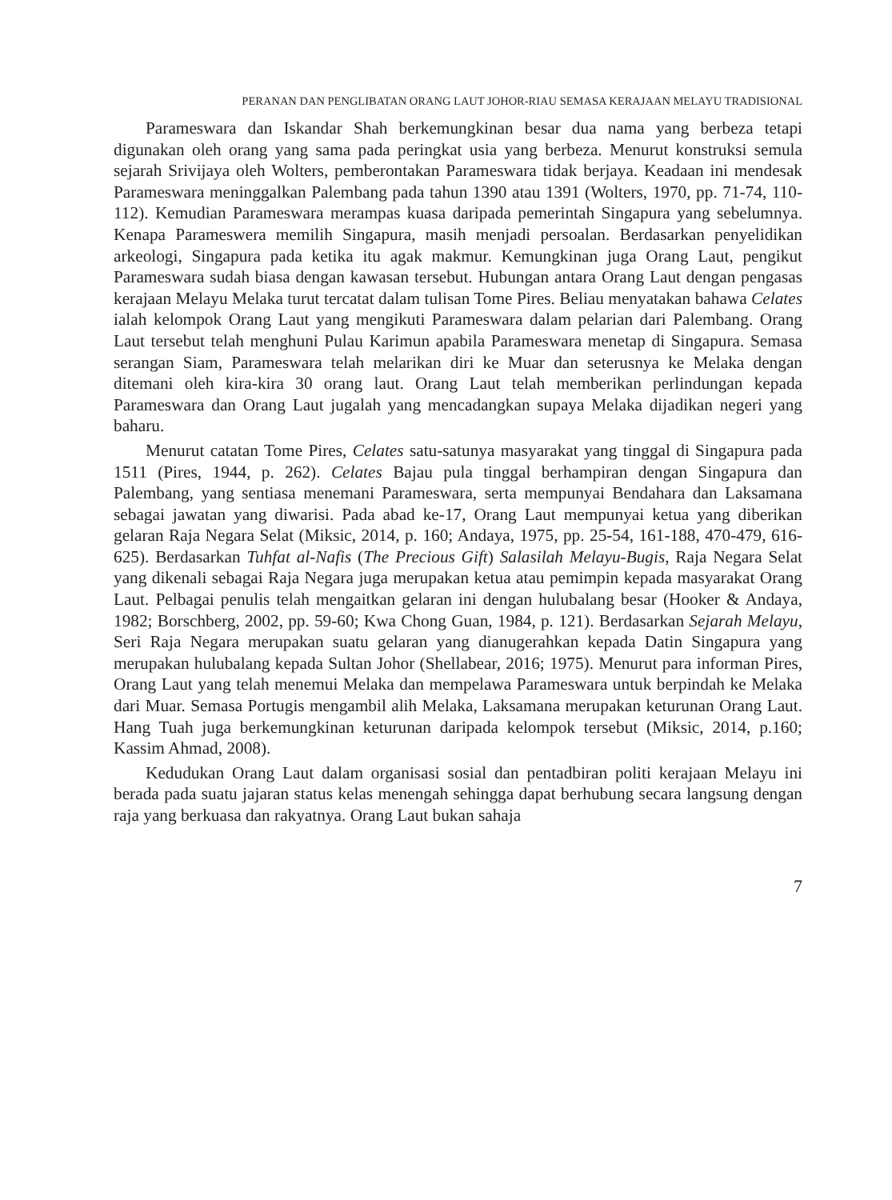PERANAN DAN PENGLIBATAN ORANG LAUT JOHOR-RIAU SEMASA KERAJAAN MELAYU TRADISIONAL
Parameswara dan Iskandar Shah berkemungkinan besar dua nama yang berbeza tetapi digunakan oleh orang yang sama pada peringkat usia yang berbeza. Menurut konstruksi semula sejarah Srivijaya oleh Wolters, pemberontakan Parameswara tidak berjaya. Keadaan ini mendesak Parameswara meninggalkan Palembang pada tahun 1390 atau 1391 (Wolters, 1970, pp. 71-74, 110-112). Kemudian Parameswara merampas kuasa daripada pemerintah Singapura yang sebelumnya. Kenapa Parameswera memilih Singapura, masih menjadi persoalan. Berdasarkan penyelidikan arkeologi, Singapura pada ketika itu agak makmur. Kemungkinan juga Orang Laut, pengikut Parameswara sudah biasa dengan kawasan tersebut. Hubungan antara Orang Laut dengan pengasas kerajaan Melayu Melaka turut tercatat dalam tulisan Tome Pires. Beliau menyatakan bahawa Celates ialah kelompok Orang Laut yang mengikuti Parameswara dalam pelarian dari Palembang. Orang Laut tersebut telah menghuni Pulau Karimun apabila Parameswara menetap di Singapura. Semasa serangan Siam, Parameswara telah melarikan diri ke Muar dan seterusnya ke Melaka dengan ditemani oleh kira-kira 30 orang laut. Orang Laut telah memberikan perlindungan kepada Parameswara dan Orang Laut jugalah yang mencadangkan supaya Melaka dijadikan negeri yang baharu.
Menurut catatan Tome Pires, Celates satu-satunya masyarakat yang tinggal di Singapura pada 1511 (Pires, 1944, p. 262). Celates Bajau pula tinggal berhampiran dengan Singapura dan Palembang, yang sentiasa menemani Parameswara, serta mempunyai Bendahara dan Laksamana sebagai jawatan yang diwarisi. Pada abad ke-17, Orang Laut mempunyai ketua yang diberikan gelaran Raja Negara Selat (Miksic, 2014, p. 160; Andaya, 1975, pp. 25-54, 161-188, 470-479, 616-625). Berdasarkan Tuhfat al-Nafis (The Precious Gift) Salasilah Melayu-Bugis, Raja Negara Selat yang dikenali sebagai Raja Negara juga merupakan ketua atau pemimpin kepada masyarakat Orang Laut. Pelbagai penulis telah mengaitkan gelaran ini dengan hulubalang besar (Hooker & Andaya, 1982; Borschberg, 2002, pp. 59-60; Kwa Chong Guan, 1984, p. 121). Berdasarkan Sejarah Melayu, Seri Raja Negara merupakan suatu gelaran yang dianugerahkan kepada Datin Singapura yang merupakan hulubalang kepada Sultan Johor (Shellabear, 2016; 1975). Menurut para informan Pires, Orang Laut yang telah menemui Melaka dan mempelawa Parameswara untuk berpindah ke Melaka dari Muar. Semasa Portugis mengambil alih Melaka, Laksamana merupakan keturunan Orang Laut. Hang Tuah juga berkemungkinan keturunan daripada kelompok tersebut (Miksic, 2014, p.160; Kassim Ahmad, 2008).
Kedudukan Orang Laut dalam organisasi sosial dan pentadbiran politi kerajaan Melayu ini berada pada suatu jajaran status kelas menengah sehingga dapat berhubung secara langsung dengan raja yang berkuasa dan rakyatnya. Orang Laut bukan sahaja
7